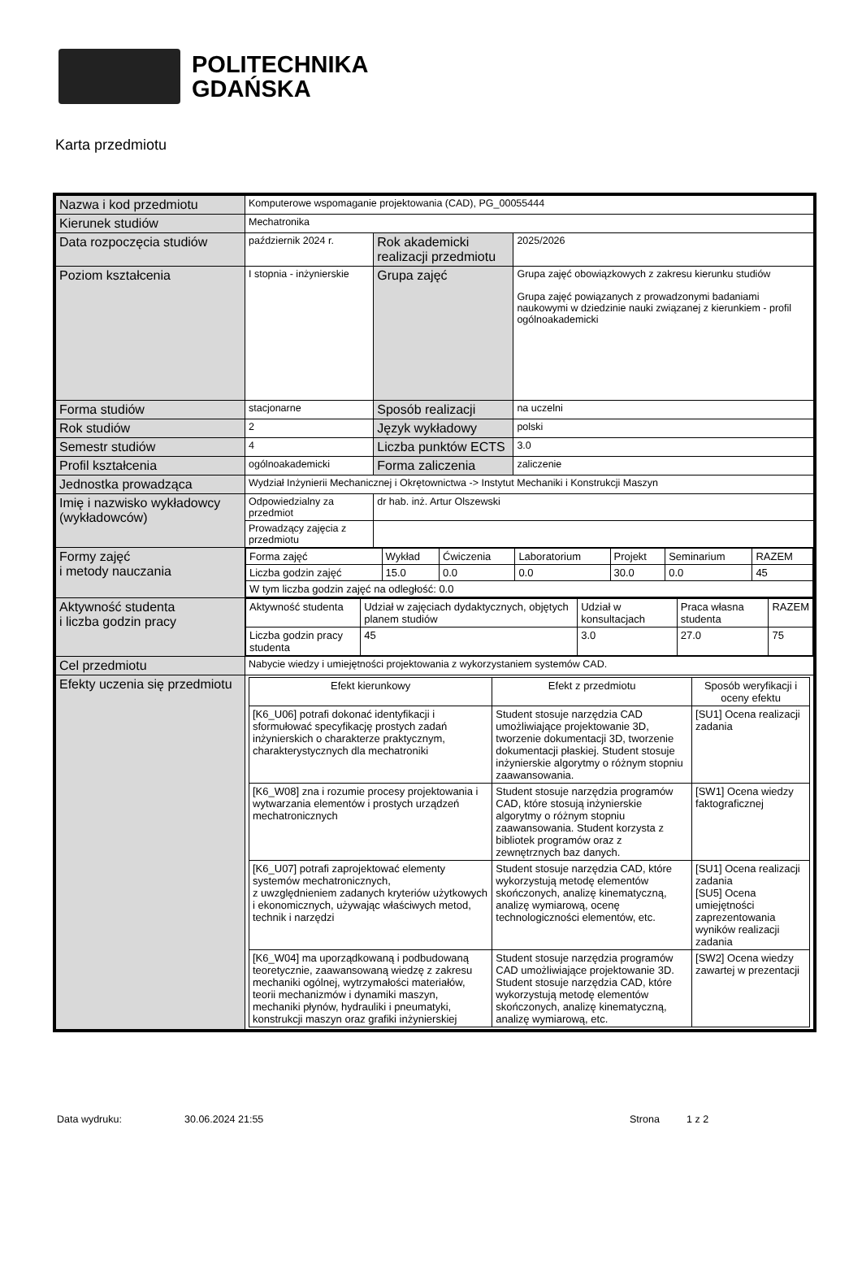POLITECHNIKA
GDAŃSKA
Karta przedmiotu
| Nazwa i kod przedmiotu | Komputerowe wspomaganie projektowania (CAD), PG_00055444 | | |
| Kierunek studiów | Mechatronika | | |
| Data rozpoczęcia studiów | październik 2024 r. | Rok akademicki realizacji przedmiotu | 2025/2026 |
| Poziom kształcenia | I stopnia - inżynierskie | Grupa zajęć | Grupa zajęć obowiązkowych z zakresu kierunku studiów Grupa zajęć powiązanych z prowadzonymi badaniami naukowymi w dziedzinie nauki związanej z kierunkiem - profil ogólnoakademicki |
| Forma studiów | stacjonarne | Sposób realizacji | na uczelni |
| Rok studiów | 2 | Język wykładowy | polski |
| Semestr studiów | 4 | Liczba punktów ECTS | 3.0 |
| Profil kształcenia | ogólnoakademicki | Forma zaliczenia | zaliczenie |
| Jednostka prowadząca | Wydział Inżynierii Mechanicznej i Okrętownictwa -> Instytut Mechaniki i Konstrukcji Maszyn | | |
| Imię i nazwisko wykładowcy (wykładowców) | Odpowiedzialny za przedmiot | dr hab. inż. Artur Olszewski | |
| | Prowadzący zajęcia z przedmiotu | | |
| Formy zajęć i metody nauczania | / Forma zajęć / Wykład / Ćwiczenia / Laboratorium / Projekt / Seminarium / RAZEM / / Liczba godzin zajęć / 15.0 / 0.0 / 0.0 / 30.0 / 0.0 / 45 / / W tym liczba godzin zajęć na odległość: 0.0 / / / / / / / | | |
| Aktywność studenta i liczba godzin pracy | / Aktywność studenta / Udział w zajęciach dydaktycznych, objętych planem studiów / Udział w konsultacjach / Praca własna studenta / RAZEM / / Liczba godzin pracy studenta / 45 / 3.0 / 27.0 / 75 / | | |
| Cel przedmiotu | Nabycie wiedzy i umiejętności projektowania z wykorzystaniem systemów CAD. | | |
| Efekty uczenia się przedmiotu | / Efekt kierunkowy / Efekt z przedmiotu / Sposób weryfikacji i oceny efektu / / --- / --- / --- / / [K6_U06] potrafi dokonać identyfikacji i sformułować specyfikację prostych zadań inżynierskich o charakterze praktycznym, charakterystycznych dla mechatroniki / Student stosuje narzędzia CAD umożliwiające projektowanie 3D, tworzenie dokumentacji 3D, tworzenie dokumentacji płaskiej. Student stosuje inżynierskie algorytmy o różnym stopniu zaawansowania. / [SU1] Ocena realizacji zadania / / [K6_W08] zna i rozumie procesy projektowania i wytwarzania elementów i prostych urządzeń mechatronicznych / Student stosuje narzędzia programów CAD, które stosują inżynierskie algorytmy o różnym stopniu zaawansowania. Student korzysta z bibliotek programów oraz z zewnętrznych baz danych. / [SW1] Ocena wiedzy faktograficznej / / [K6_U07] potrafi zaprojektować elementy systemów mechatronicznych, z uwzględnieniem zadanych kryteriów użytkowych i ekonomicznych, używając właściwych metod, technik i narzędzi / Student stosuje narzędzia CAD, które wykorzystują metodę elementów skończonych, analizę kinematyczną, analizę wymiarową, ocenę technologiczności elementów, etc. / [SU1] Ocena realizacji zadania [SU5] Ocena umiejętności zaprezentowania wyników realizacji zadania / / [K6_W04] ma uporządkowaną i podbudowaną teoretycznie, zaawansowaną wiedzę z zakresu mechaniki ogólnej, wytrzymałości materiałów, teorii mechanizmów i dynamiki maszyn, mechaniki płynów, hydrauliki i pneumatyki, konstrukcji maszyn oraz grafiki inżynierskiej / Student stosuje narzędzia programów CAD umożliwiające projektowanie 3D. Student stosuje narzędzia CAD, które wykorzystują metodę elementów skończonych, analizę kinematyczną, analizę wymiarową, etc. / [SW2] Ocena wiedzy zawartej w prezentacji / | | |
Data wydruku: 30.06.2024 21:55 Strona 1 z 2